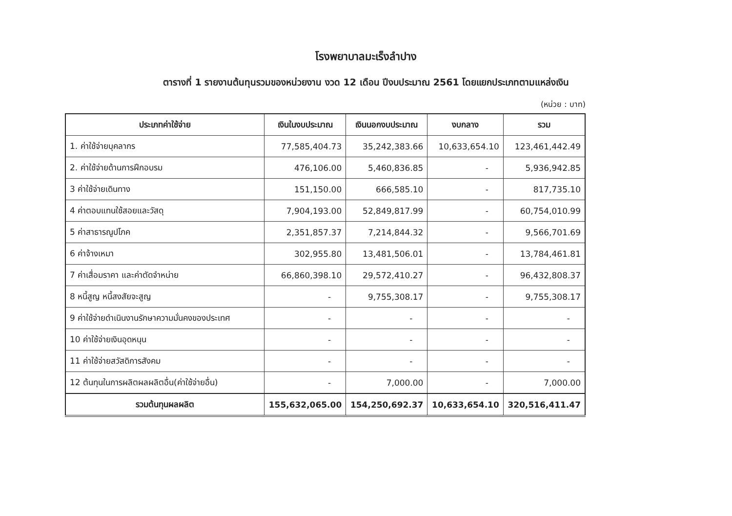โรงพยาบาลมะเร็งลำปาง
ตารางที่ 1 รายงานต้นทุนรวมของหน่วยงาน งวด 12 เดือน ปีงบประมาณ 2561 โดยแยกประเภทตามแหล่งเงิน
(หน่วย : บาท)
| ประเภทค่าใช้จ่าย | เงินในงบประมาณ | เงินนอกงบประมาณ | งบกลาง | รวม |
| --- | --- | --- | --- | --- |
| 1. ค่าใช้จ่ายบุคลากร | 77,585,404.73 | 35,242,383.66 | 10,633,654.10 | 123,461,442.49 |
| 2. ค่าใช้จ่ายด้านการฝึกอบรม | 476,106.00 | 5,460,836.85 | - | 5,936,942.85 |
| 3 ค่าใช้จ่ายเดินทาง | 151,150.00 | 666,585.10 | - | 817,735.10 |
| 4 ค่าตอบแทนใช้สอยและวัสดุ | 7,904,193.00 | 52,849,817.99 | - | 60,754,010.99 |
| 5 ค่าสาธารณูปโภค | 2,351,857.37 | 7,214,844.32 | - | 9,566,701.69 |
| 6 ค่าจ้างเหมา | 302,955.80 | 13,481,506.01 | - | 13,784,461.81 |
| 7 ค่าเสื่อมราคา และค่าตัดจำหน่าย | 66,860,398.10 | 29,572,410.27 | - | 96,432,808.37 |
| 8 หนี้สูญ หนี้สงสัยจะสูญ | - | 9,755,308.17 | - | 9,755,308.17 |
| 9 ค่าใช้จ่ายดำเนินงานรักษาความมั่นคงของประเทศ | - | - | - | - |
| 10 ค่าใช้จ่ายเงินอุดหนุน | - | - | - | - |
| 11 ค่าใช้จ่ายสวัสดิการสังคม | - | - | - | - |
| 12 ต้นทุนในการผลิตผลผลิตอื่น(ค่าใช้จ่ายอื่น) | - | 7,000.00 | - | 7,000.00 |
| รวมต้นทุนผลผลิต | 155,632,065.00 | 154,250,692.37 | 10,633,654.10 | 320,516,411.47 |